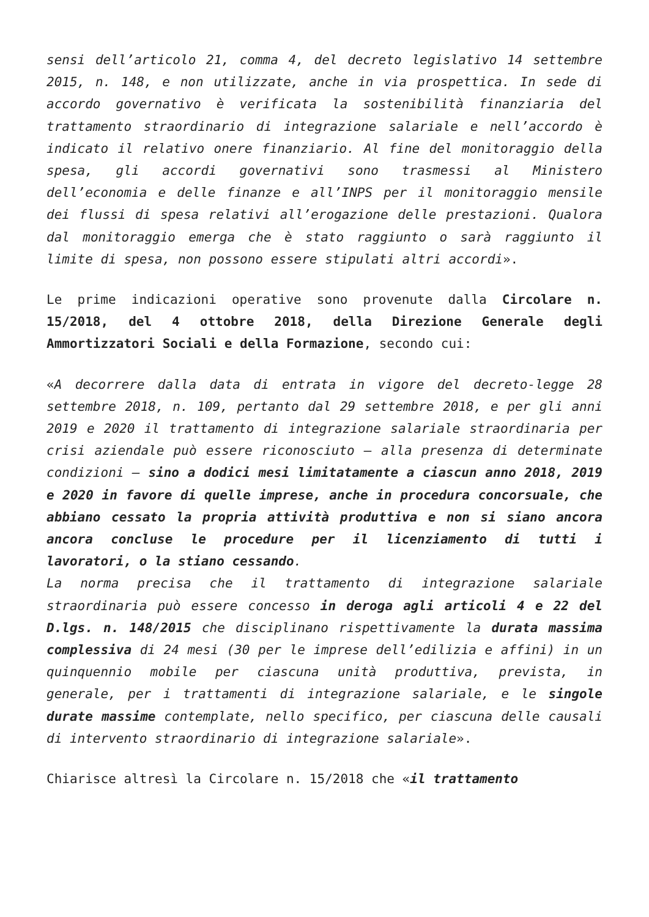sensi dell’articolo 21, comma 4, del decreto legislativo 14 settembre 2015, n. 148, e non utilizzate, anche in via prospettica. In sede di accordo governativo è verificata la sostenibilità finanziaria del trattamento straordinario di integrazione salariale e nell’accordo è indicato il relativo onere finanziario. Al fine del monitoraggio della spesa, gli accordi governativi sono trasmessi al Ministero dell’economia e delle finanze e all’INPS per il monitoraggio mensile dei flussi di spesa relativi all’erogazione delle prestazioni. Qualora dal monitoraggio emerga che è stato raggiunto o sarà raggiunto il limite di spesa, non possono essere stipulati altri accordi».
Le prime indicazioni operative sono provenute dalla Circolare n. 15/2018, del 4 ottobre 2018, della Direzione Generale degli Ammortizzatori Sociali e della Formazione, secondo cui:
«A decorrere dalla data di entrata in vigore del decreto-legge 28 settembre 2018, n. 109, pertanto dal 29 settembre 2018, e per gli anni 2019 e 2020 il trattamento di integrazione salariale straordinaria per crisi aziendale può essere riconosciuto – alla presenza di determinate condizioni – sino a dodici mesi limitatamente a ciascun anno 2018, 2019 e 2020 in favore di quelle imprese, anche in procedura concorsuale, che abbiano cessato la propria attività produttiva e non si siano ancora ancora concluse le procedure per il licenziamento di tutti i lavoratori, o la stiano cessando.
La norma precisa che il trattamento di integrazione salariale straordinaria può essere concesso in deroga agli articoli 4 e 22 del D.lgs. n. 148/2015 che disciplinano rispettivamente la durata massima complessiva di 24 mesi (30 per le imprese dell’edilizia e affini) in un quinquennio mobile per ciascuna unità produttiva, prevista, in generale, per i trattamenti di integrazione salariale, e le singole durate massime contemplate, nello specifico, per ciascuna delle causali di intervento straordinario di integrazione salariale».
Chiarisce altresì la Circolare n. 15/2018 che «il trattamento